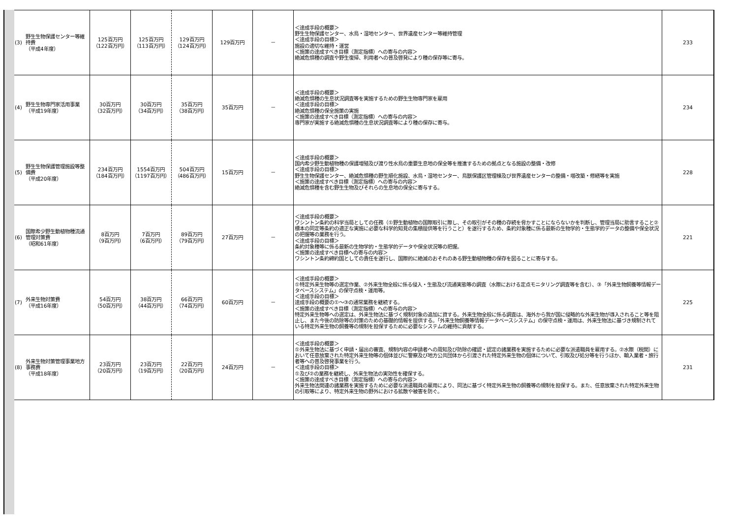| (3) | 野生生物保護センター等維持費 （平成4年度） | 125百万円 （122百万円） | 125百万円 （113百万円） | 129百万円 （124百万円） | 129百万円 | － | ＜達成手段の概要＞ 野生生物保護センター、水鳥・湿地センター、世界遺産センター等維持管理 ＜達成手段の目標＞ 施設の適切な維持・運営 ＜施策の達成すべき目標（測定指標）への寄与の内容＞ 絶滅危惧種の調査や野生復帰、利用者への普及啓発により種の保存等に寄与。 | 233 |
| (4) | 野生生物専門家活用事業 （平成19年度） | 30百万円 （32百万円） | 30百万円 （34百万円） | 35百万円 （38百万円） | 35百万円 | － | ＜達成手段の概要＞ 絶滅危惧種の生息状況調査等を実施するための野生生物専門家を雇用 ＜達成手段の目標＞ 絶滅危惧種の保全施策の実施 ＜施策の達成すべき目標（測定指標）への寄与の内容＞ 専門家が実施する絶滅危惧種の生息状況調査等により種の保存に寄与。 | 234 |
| (5) | 野生生物保護管理施設等整備費 （平成20年度） | 234百万円 （184百万円） | 1554百万円 （1197百万円） | 504百万円 （486百万円） | 15百万円 | － | ＜達成手段の概要＞ 国内希少野生動植物種の保護増殖及び渡り性水鳥の重要生息地の保全等を推進するための拠点となる施設の整備・改修 ＜達成手段の目標＞ 野生生物保護センター、絶滅危惧種の野生順化施設、水鳥・湿地センター、鳥獣保護区管理棟及び世界遺産センターの整備・増改築・修繕等を実施 ＜施策の達成すべき目標（測定指標）への寄与の内容＞ 絶滅危惧種を含む野生生物及びそれらの生息地の保全に寄与する。 | 228 |
| (6) | 国際希少野生動植物種流通管理対策費 （昭和61年度） | 8百万円 （9百万円） | 7百万円 （6百万円） | 89百万円 （79百万円） | 27百万円 | － | ＜達成手段の概要＞ ワシントン条約の科学当局としての任務（①野生動植物の国際取引に際し、その取引がその種の存続を脅かすことにならないかを判断し、管理当局に助言すること②標本の同定等条約の適正な実施に必要な科学的知見の集積提供等を行うこと）を遂行するため、条約対象種に係る最新の生物学的・生態学的データの整備や保全状況の把握等の業務を行う。 ＜達成手段の目標＞ 条約対象種等に係る最新の生物学的・生態学的データや保全状況等の把握。 ＜施策の達成すべき目標への寄与の内容＞ ワシントン条約締約国としての責任を遂行し、国際的に絶滅のおそれのある野生動植物種の保存を図ることに寄与する。 | 221 |
| (7) | 外来生物対策費 （平成16年度） | 54百万円 （50百万円） | 38百万円 （44百万円） | 66百万円 （74百万円） | 60百万円 | － | ＜達成手段の概要＞ ①特定外来生物等の選定作業、②外来生物全般に係る侵入・生態及び流通実態等の調査（水際における定点モニタリング調査等を含む）、③「外来生物飼養等情報データベースシステム」の保守点検・運用等。 ＜達成手段の目標＞ 達成手段の概要の①～③の通常業務を継続する。 ＜施策の達成すべき目標（測定指標）への寄与の内容＞ 特定外来生物等への選定は、外来生物法に基づく規制対象の追加に資する。外来生物全般に係る調査は、海外から我が国に侵略的な外来生物が導入されること等を阻止し、また今後の防除等の対策のための基礎的情報を提供する。「外来生物飼養等情報データベースシステム」の保守点検・運用は、外来生物法に基づき規制されている特定外来生物の飼養等の規制を担保するために必要なシステムの維持に貢献する。 | 225 |
| (8) | 外来生物対策管理事業地方事務費 （平成18年度） | 23百万円 （20百万円） | 23百万円 （19百万円） | 22百万円 （20百万円） | 24百万円 | － | ＜達成手段の概要＞ ①外来生物法に基づく申請・届出の審査、規制内容の申請者への周知及び防除の確認・認定の諸業務を実施するために必要な派遣職員を雇用する。②水際（税関）において任意放棄された特定外来生物等の個体並びに警察及び地方公共団体から引渡された特定外来生物の個体について、引取及び処分等を行うほか、輸入業者・旅行者等への普及啓発事業を行う。 ＜達成手段の目標＞ ①及び②の業務を継続し、外来生物法の実効性を確保する。 ＜施策の達成すべき目標（測定指標）への寄与の内容＞ 外来生物法関連の諸業務を実施するために必要な派遣職員の雇用により、同法に基づく特定外来生物の飼養等の規制を担保する。また、任意放棄された特定外来生物の引取等により、特定外来生物の野外における拡散や被害を防ぐ。 | 231 |